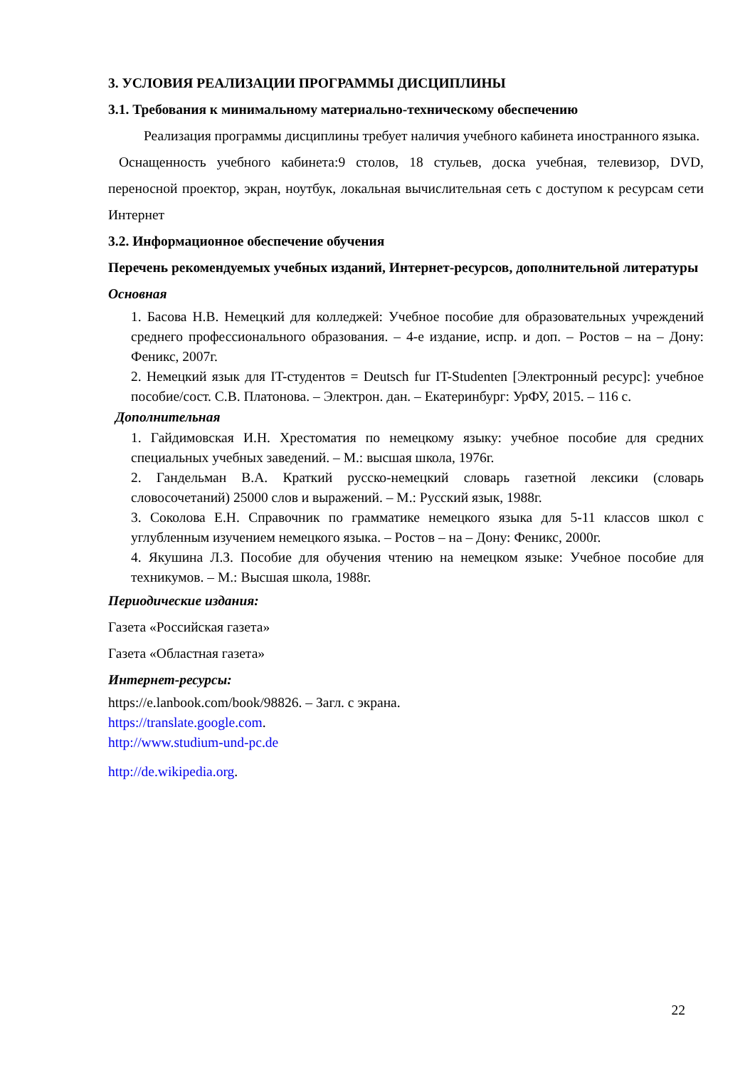3. УСЛОВИЯ РЕАЛИЗАЦИИ ПРОГРАММЫ ДИСЦИПЛИНЫ
3.1. Требования к минимальному материально-техническому обеспечению
Реализация программы дисциплины требует наличия учебного кабинета иностранного языка.
Оснащенность учебного кабинета:9 столов, 18 стульев, доска учебная, телевизор, DVD, переносной проектор, экран, ноутбук, локальная вычислительная сеть с доступом к ресурсам сети Интернет
3.2. Информационное обеспечение обучения
Перечень рекомендуемых учебных изданий, Интернет-ресурсов, дополнительной литературы
Основная
1. Басова Н.В. Немецкий для колледжей: Учебное пособие для образовательных учреждений среднего профессионального образования. – 4-е издание, испр. и доп. – Ростов – на – Дону: Феникс, 2007г.
2. Немецкий язык для IT-студентов = Deutsch fur IT-Studenten [Электронный ресурс]: учебное пособие/сост. С.В. Платонова. – Электрон. дан. – Екатеринбург: УрФУ, 2015. – 116 с.
Дополнительная
1. Гайдимовская И.Н. Хрестоматия по немецкому языку: учебное пособие для средних специальных учебных заведений. – М.: высшая школа, 1976г.
2. Гандельман В.А. Краткий русско-немецкий словарь газетной лексики (словарь словосочетаний) 25000 слов и выражений. – М.: Русский язык, 1988г.
3. Соколова Е.Н. Справочник по грамматике немецкого языка для 5-11 классов школ с углубленным изучением немецкого языка. – Ростов – на – Дону: Феникс, 2000г.
4. Якушина Л.З. Пособие для обучения чтению на немецком языке: Учебное пособие для техникумов. – М.: Высшая школа, 1988г.
Периодические издания:
Газета «Российская газета»
Газета «Областная газета»
Интернет-ресурсы:
https://e.lanbook.com/book/98826. – Загл. с экрана.
https://translate.google.com.
http://www.studium-und-pc.de
http://de.wikipedia.org.
22